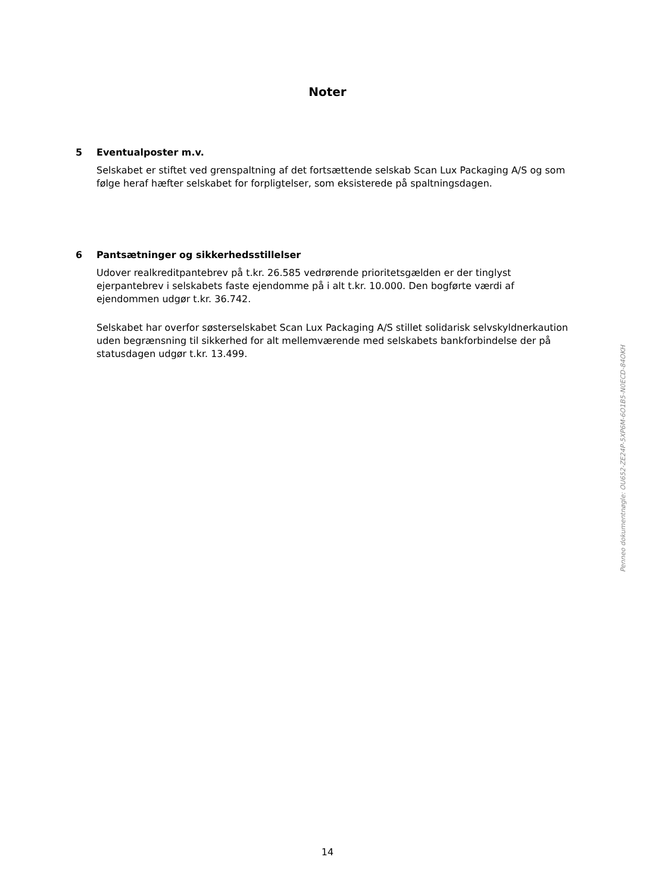Noter
5 Eventualposter m.v.
Selskabet er stiftet ved grenspaltning af det fortsættende selskab Scan Lux Packaging A/S og som følge heraf hæfter selskabet for forpligtelser, som eksisterede på spaltningsdagen.
6 Pantsætninger og sikkerhedsstillelser
Udover realkreditpantebrev på t.kr. 26.585 vedrørende prioritetsgælden er der tinglyst ejerpantebrev i selskabets faste ejendomme på i alt t.kr. 10.000. Den bogførte værdi af ejendommen udgør t.kr. 36.742.
Selskabet har overfor søsterselskabet Scan Lux Packaging A/S stillet solidarisk selvskyldnerkaution uden begrænsning til sikkerhed for alt mellemværende med selskabets bankforbindelse der på statusdagen udgør t.kr. 13.499.
14
Penneo dokumentnøgle: OU652-ZE24P-5XP6M-6O1B5-N0ECD-84OKH